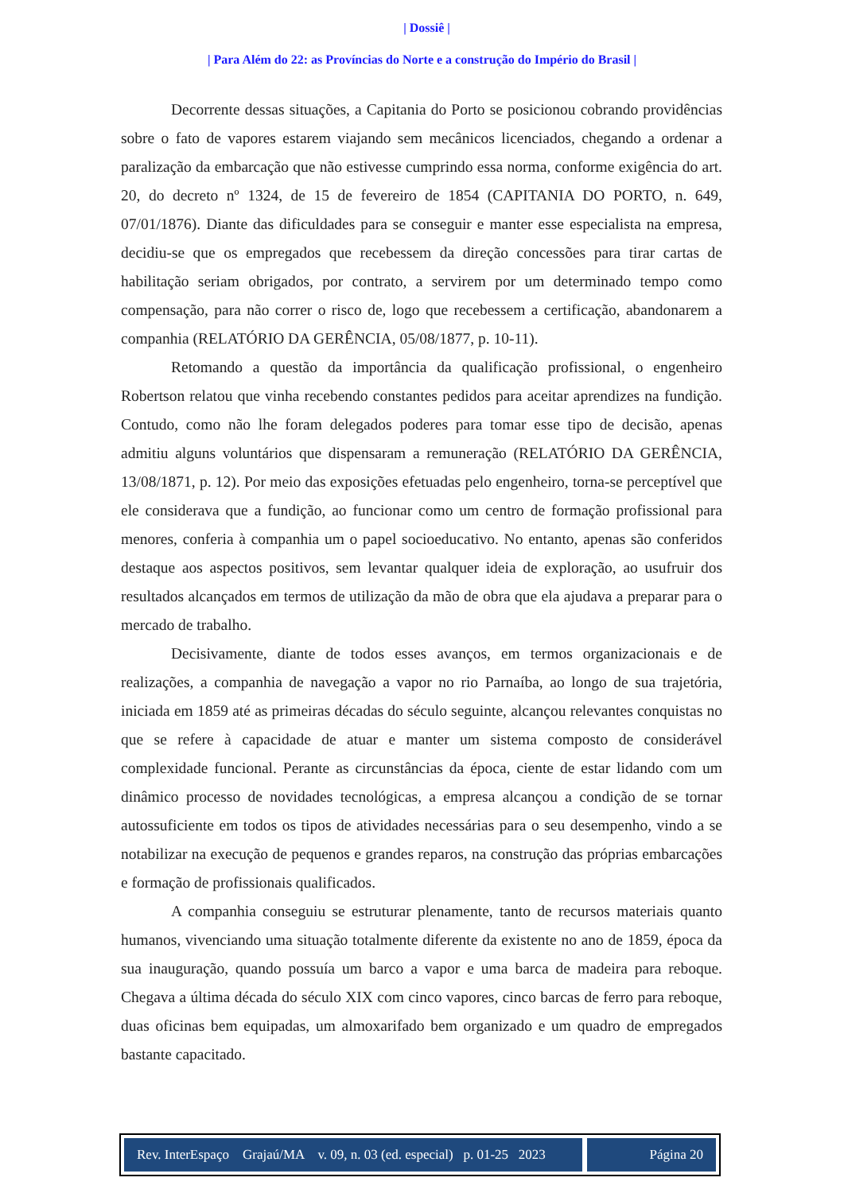| Dossiê |
| Para Além do 22: as Províncias do Norte e a construção do Império do Brasil |
Decorrente dessas situações, a Capitania do Porto se posicionou cobrando providências sobre o fato de vapores estarem viajando sem mecânicos licenciados, chegando a ordenar a paralização da embarcação que não estivesse cumprindo essa norma, conforme exigência do art. 20, do decreto nº 1324, de 15 de fevereiro de 1854 (CAPITANIA DO PORTO, n. 649, 07/01/1876). Diante das dificuldades para se conseguir e manter esse especialista na empresa, decidiu-se que os empregados que recebessem da direção concessões para tirar cartas de habilitação seriam obrigados, por contrato, a servirem por um determinado tempo como compensação, para não correr o risco de, logo que recebessem a certificação, abandonarem a companhia (RELATÓRIO DA GERÊNCIA, 05/08/1877, p. 10-11).
Retomando a questão da importância da qualificação profissional, o engenheiro Robertson relatou que vinha recebendo constantes pedidos para aceitar aprendizes na fundição. Contudo, como não lhe foram delegados poderes para tomar esse tipo de decisão, apenas admitiu alguns voluntários que dispensaram a remuneração (RELATÓRIO DA GERÊNCIA, 13/08/1871, p. 12). Por meio das exposições efetuadas pelo engenheiro, torna-se perceptível que ele considerava que a fundição, ao funcionar como um centro de formação profissional para menores, conferia à companhia um o papel socioeducativo. No entanto, apenas são conferidos destaque aos aspectos positivos, sem levantar qualquer ideia de exploração, ao usufruir dos resultados alcançados em termos de utilização da mão de obra que ela ajudava a preparar para o mercado de trabalho.
Decisivamente, diante de todos esses avanços, em termos organizacionais e de realizações, a companhia de navegação a vapor no rio Parnaíba, ao longo de sua trajetória, iniciada em 1859 até as primeiras décadas do século seguinte, alcançou relevantes conquistas no que se refere à capacidade de atuar e manter um sistema composto de considerável complexidade funcional. Perante as circunstâncias da época, ciente de estar lidando com um dinâmico processo de novidades tecnológicas, a empresa alcançou a condição de se tornar autossuficiente em todos os tipos de atividades necessárias para o seu desempenho, vindo a se notabilizar na execução de pequenos e grandes reparos, na construção das próprias embarcações e formação de profissionais qualificados.
A companhia conseguiu se estruturar plenamente, tanto de recursos materiais quanto humanos, vivenciando uma situação totalmente diferente da existente no ano de 1859, época da sua inauguração, quando possuía um barco a vapor e uma barca de madeira para reboque. Chegava a última década do século XIX com cinco vapores, cinco barcas de ferro para reboque, duas oficinas bem equipadas, um almoxarifado bem organizado e um quadro de empregados bastante capacitado.
Rev. InterEspaço Grajaú/MA v. 09, n. 03 (ed. especial) p. 01-25 2023
Página 20